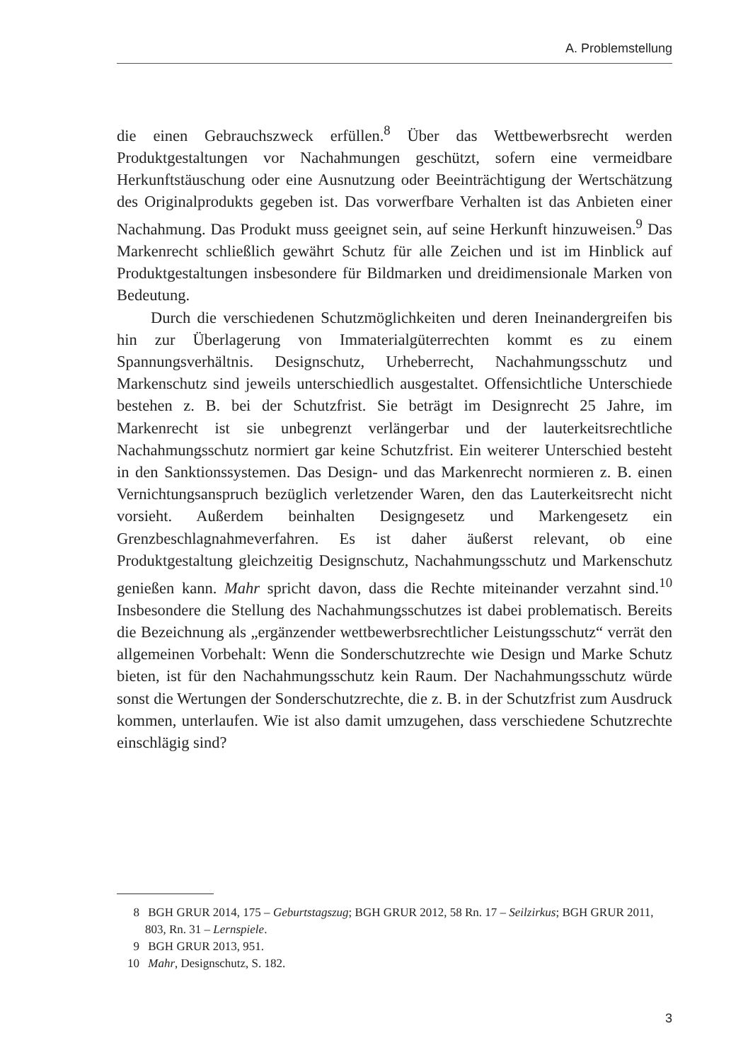A. Problemstellung
die einen Gebrauchszweck erfüllen.<sup>8</sup> Über das Wettbewerbsrecht werden Produktgestaltungen vor Nachahmungen geschützt, sofern eine vermeidbare Herkunftstäuschung oder eine Ausnutzung oder Beeinträchtigung der Wertschätzung des Originalprodukts gegeben ist. Das vorwerfbare Verhalten ist das Anbieten einer Nachahmung. Das Produkt muss geeignet sein, auf seine Herkunft hinzuweisen.<sup>9</sup> Das Markenrecht schließlich gewährt Schutz für alle Zeichen und ist im Hinblick auf Produktgestaltungen insbesondere für Bildmarken und dreidimensionale Marken von Bedeutung.
Durch die verschiedenen Schutzmöglichkeiten und deren Ineinandergreifen bis hin zur Überlagerung von Immaterialgüterrechten kommt es zu einem Spannungsverhältnis. Designschutz, Urheberrecht, Nachahmungsschutz und Markenschutz sind jeweils unterschiedlich ausgestaltet. Offensichtliche Unterschiede bestehen z. B. bei der Schutzfrist. Sie beträgt im Designrecht 25 Jahre, im Markenrecht ist sie unbegrenzt verlängerbar und der lauterkeitsrechtliche Nachahmungsschutz normiert gar keine Schutzfrist. Ein weiterer Unterschied besteht in den Sanktionssystemen. Das Design- und das Markenrecht normieren z. B. einen Vernichtungsanspruch bezüglich verletzender Waren, den das Lauterkeitsrecht nicht vorsieht. Außerdem beinhalten Designgesetz und Markengesetz ein Grenzbeschlagnahmeverfahren. Es ist daher äußerst relevant, ob eine Produktgestaltung gleichzeitig Designschutz, Nachahmungsschutz und Markenschutz genießen kann. Mahr spricht davon, dass die Rechte miteinander verzahnt sind.<sup>10</sup> Insbesondere die Stellung des Nachahmungsschutzes ist dabei problematisch. Bereits die Bezeichnung als „ergänzender wettbewerbsrechtlicher Leistungsschutz“ verrät den allgemeinen Vorbehalt: Wenn die Sonderschutzrechte wie Design und Marke Schutz bieten, ist für den Nachahmungsschutz kein Raum. Der Nachahmungsschutz würde sonst die Wertungen der Sonderschutzrechte, die z. B. in der Schutzfrist zum Ausdruck kommen, unterlaufen. Wie ist also damit umzugehen, dass verschiedene Schutzrechte einschlägig sind?
8 BGH GRUR 2014, 175 – Geburtstagszug; BGH GRUR 2012, 58 Rn. 17 – Seilzirkus; BGH GRUR 2011, 803, Rn. 31 – Lernspiele.
9 BGH GRUR 2013, 951.
10 Mahr, Designschutz, S. 182.
3